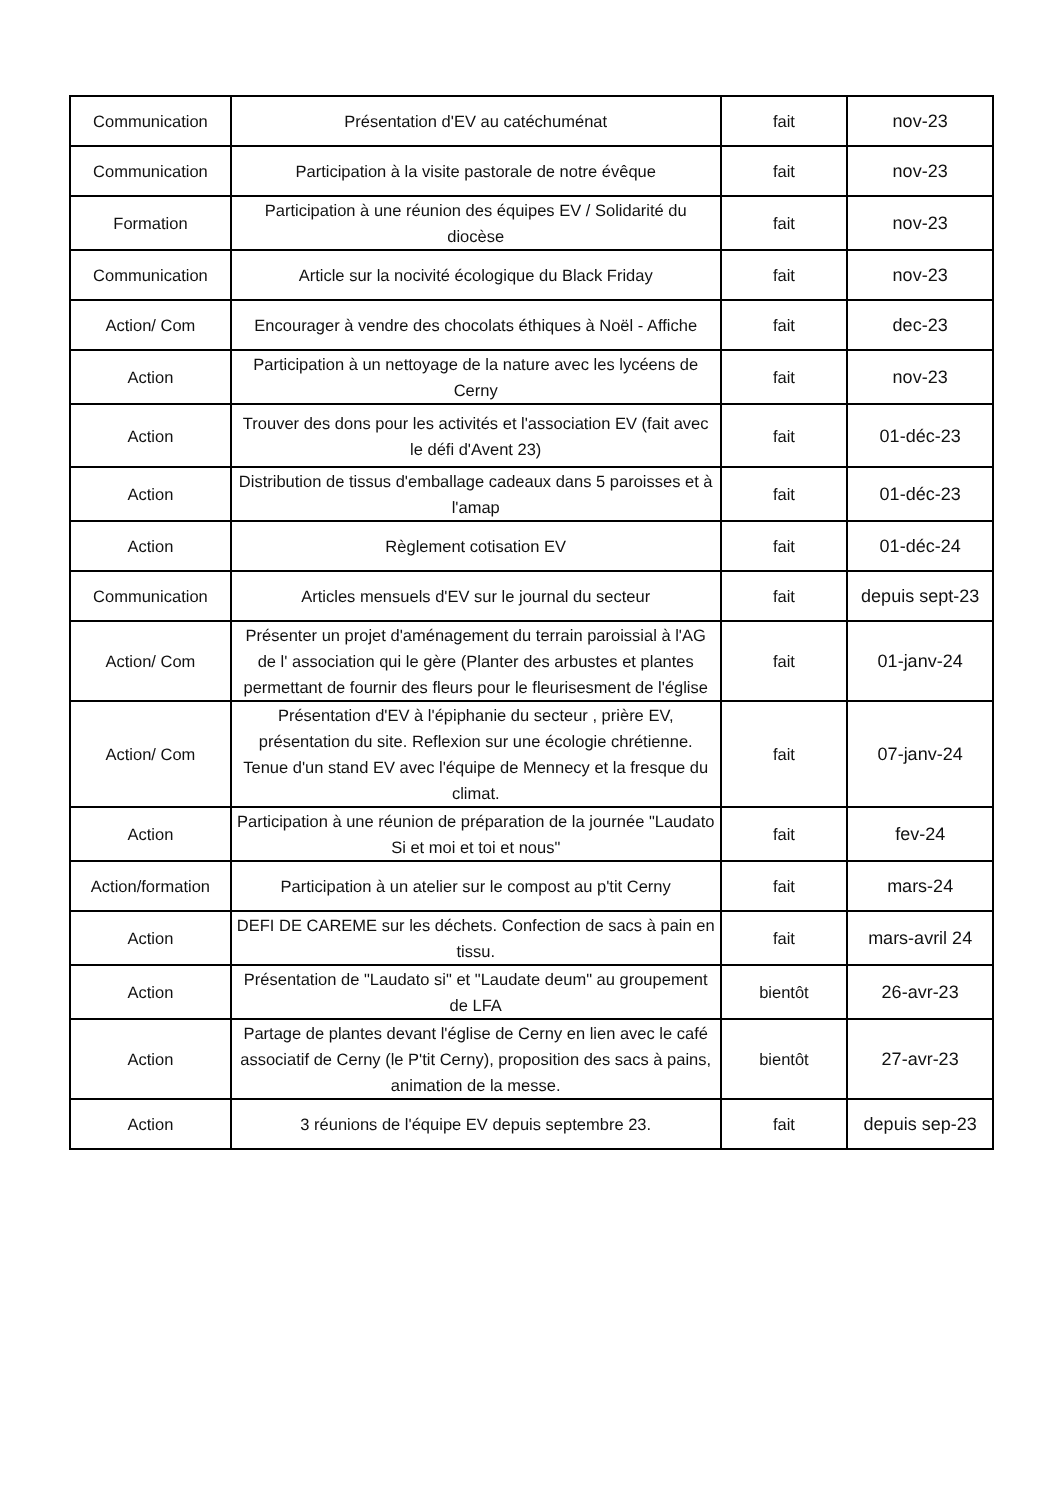| Communication | Présentation d'EV au catéchuménat | fait | nov-23 |
| Communication | Participation à la visite pastorale de notre évêque | fait | nov-23 |
| Formation | Participation à une réunion des équipes EV / Solidarité du diocèse | fait | nov-23 |
| Communication | Article sur la nocivité écologique du Black Friday | fait | nov-23 |
| Action/ Com | Encourager à vendre des chocolats éthiques à Noël - Affiche | fait | dec-23 |
| Action | Participation à un nettoyage de la nature avec les lycéens de Cerny | fait | nov-23 |
| Action | Trouver des dons pour les activités et l'association EV (fait avec le défi d'Avent 23) | fait | 01-déc-23 |
| Action | Distribution de tissus d'emballage cadeaux dans 5 paroisses et à l'amap | fait | 01-déc-23 |
| Action | Règlement cotisation EV | fait | 01-déc-24 |
| Communication | Articles mensuels d'EV sur le journal du secteur | fait | depuis sept-23 |
| Action/ Com | Présenter un projet d'aménagement du terrain paroissial à l'AG de l' association qui le gère (Planter des arbustes et plantes permettant de fournir des fleurs pour le fleurisesment de l'église | fait | 01-janv-24 |
| Action/ Com | Présentation d'EV à l'épiphanie du secteur , prière EV, présentation du site. Reflexion sur une écologie chrétienne. Tenue d'un stand EV avec l'équipe de Mennecy et la fresque du climat. | fait | 07-janv-24 |
| Action | Participation à une réunion de préparation de la journée "Laudato Si et moi et toi et nous" | fait | fev-24 |
| Action/formation | Participation à un atelier sur le compost au p'tit Cerny | fait | mars-24 |
| Action | DEFI DE CAREME sur les déchets. Confection de sacs à pain en tissu. | fait | mars-avril 24 |
| Action | Présentation de "Laudato si" et "Laudate deum" au groupement de LFA | bientôt | 26-avr-23 |
| Action | Partage de plantes devant l'église de Cerny en lien avec le café associatif de Cerny (le P'tit Cerny), proposition des sacs à pains, animation de la messe. | bientôt | 27-avr-23 |
| Action | 3 réunions de l'équipe EV depuis septembre 23. | fait | depuis sep-23 |